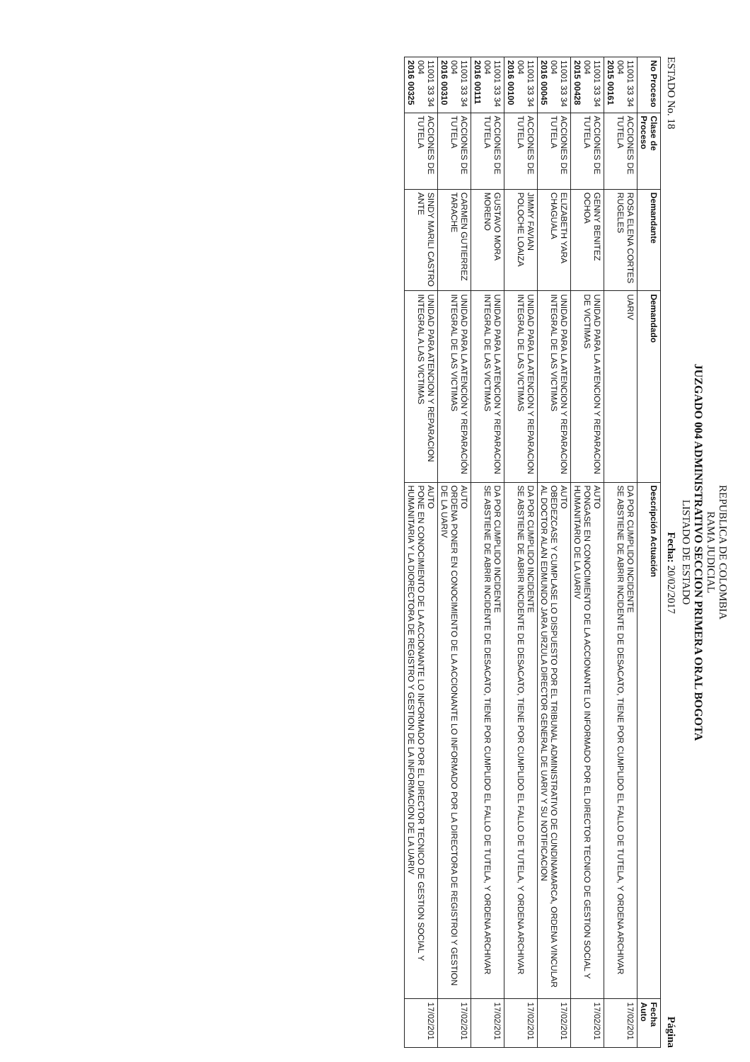REPUBLICA DE COLOMBIA
RAMA JUDICIAL
JUZGADO 004 ADMINISTRATIVO SECCION PRIMERA ORAL BOGOTA
LISTADO DE ESTADO
ESTADO No. 18 Fecha: 20/02/2017 Página
| No Proceso | Clase de Proceso | Demandante | Demandado | Descripción Actuación | Fecha Auto |
| --- | --- | --- | --- | --- | --- |
| 11001 33 34 004 2015 00161 | ACCIONES DE TUTELA | ROSA ELENA CORTES RUGELES | UARIV | DA POR CUMPLIDO INCIDENTE SE ABSTIENE DE ABRIR INCIDENTE DE DESACATO, TIENE POR CUMPLIDO EL FALLO DE TUTELA, Y ORDENA ARCHIVAR | 17/02/201 |
| 11001 33 34 004 2015 00428 | ACCIONES DE TUTELA | GENNY BENITEZ OCHOA | UNIDAD PARA LA ATENCION Y REPARACION DE VICTIMAS | AUTO PONGASE EN CONOCIMIENTO DE LA ACCIONANTE LO INFORMADO POR EL DIRECTOR TECNICO DE GESTION SOCIAL Y HUMANITARIO DE LA UARIV | 17/02/201 |
| 11001 33 34 004 2016 00045 | ACCIONES DE TUTELA | ELIZABETH YARA CHAGUALA | UNIDAD PARA LA ATENCION Y REPARACION INTEGRAL DE LAS VICTIMAS | AUTO OBEDEZCASE Y CUMPLASE LO DISPUESTO POR EL TRIBUNAL ADMINISTRATIVO DE CUNDINAMARCA, ORDENA VINCULAR AL DOCTOR ALAN EDMUNDO JARA URZULA DIRECTOR GENERAL DE UARIV Y SU NOTIFICACION | 17/02/201 |
| 11001 33 34 004 2016 00100 | ACCIONES DE TUTELA | JIMMY FAVIAN POLOCHE LOAIZA | UNIDAD PARA LA ATENCION Y REPARACION INTEGRAL DE LAS VICTIMAS | DA POR CUMPLIDO INCIDENTE SE ABSTIENE DE ABRIR INCIDENTE DE DESACATO, TIENE POR CUMPLIDO EL FALLO DE TUTELA, Y ORDENA ARCHIVAR | 17/02/201 |
| 11001 33 34 004 2016 00111 | ACCIONES DE TUTELA | GUSTAVO MORA MORENO | UNIDAD PARA LA ATENCION Y REPARACION INTEGRAL DE LAS VICTIMAS | DA POR CUMPLIDO INCIDENTE SE ABSTIENE DE ABRIR INCIDENTE DE DESACATO, TIENE POR CUMPLIDO EL FALLO DE TUTELA, Y ORDENA ARCHIVAR | 17/02/201 |
| 11001 33 34 004 2016 00310 | ACCIONES DE TUTELA | CARMEN GUTIERREZ TARACHE | UNIDAD PARA LA ATENCIÓN Y REPARACIÓN INTEGRAL DE LAS VICTIMAS | AUTO ORDENA PONER EN CONOCIMIENTO DE LA ACCIONANTE LO INFORMADO POR LA DIRECTORA DE REGISTROI Y GESTION DE LA UARIV | 17/02/201 |
| 11001 33 34 004 2016 00325 | ACCIONES DE TUTELA | SINDY MARILI CASTRO ANTE | UNIDAD PARA ATENCION Y REPARACION INTEGRAL A LAS VICTIMAS | AUTO PONE EN CONOCIMIENTO DE LA ACCIONANTE LO INFORMADO POR EL DIRECTOR TECNICO DE GESTION SOCIAL Y HUMANITARIA Y LA DIORECTORA DE REGISTRO Y GESTION DE LA INFORMACION DE LA UARIV | 17/02/201 |